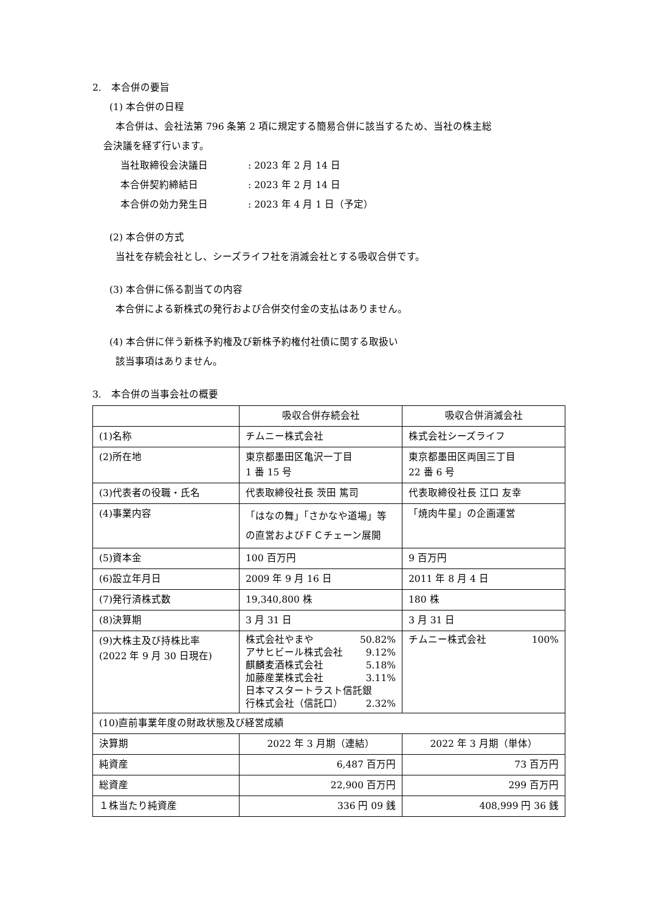2.　本合併の要旨
(1) 本合併の日程
本合併は、会社法第 796 条第 2 項に規定する簡易合併に該当するため、当社の株主総
会決議を経ず行います。
当社取締役会決議日: 2023 年 2 月 14 日
本合併契約締結日: 2023 年 2 月 14 日
本合併の効力発生日: 2023 年 4 月 1 日（予定）
(2) 本合併の方式
当社を存続会社とし、シーズライフ社を消滅会社とする吸収合併です。
(3) 本合併に係る割当ての内容
本合併による新株式の発行および合併交付金の支払はありません。
(4) 本合併に伴う新株予約権及び新株予約権付社債に関する取扱い
該当事項はありません。
3.　本合併の当事会社の概要
| | 吸収合併存続会社 | 吸収合併消滅会社 |
| (1)名称 | チムニー株式会社 | 株式会社シーズライフ |
| (2)所在地 | 東京都墨田区亀沢一丁目 1 番 15 号 | 東京都墨田区両国三丁目 22 番 6 号 |
| (3)代表者の役職・氏名 | 代表取締役社長 茨田 篤司 | 代表取締役社長 江口 友幸 |
| (4)事業内容 | 「はなの舞」「さかなや道場」等の直営およびＦＣチェーン展開 | 「焼肉牛星」の企画運営 |
| (5)資本金 | 100 百万円 | 9 百万円 |
| (6)設立年月日 | 2009 年 9 月 16 日 | 2011 年 8 月 4 日 |
| (7)発行済株式数 | 19,340,800 株 | 180 株 |
| (8)決算期 | 3 月 31 日 | 3 月 31 日 |
| (9)大株主及び持株比率 (2022 年 9 月 30 日現在) | 株式会社やまや 50.82% アサヒビール株式会社 9.12% 麒麟麦酒株式会社 5.18% 加藤産業株式会社 3.11% 日本マスタートラスト信託銀 行株式会社（信託口） 2.32% | チムニー株式会社 100% |
| (10)直前事業年度の財政状態及び経営成績 | | |
| 決算期 | 2022 年 3 月期（連結） | 2022 年 3 月期（単体） |
| 純資産 | 6,487 百万円 | 73 百万円 |
| 総資産 | 22,900 百万円 | 299 百万円 |
| １株当たり純資産 | 336 円 09 銭 | 408,999 円 36 銭 |